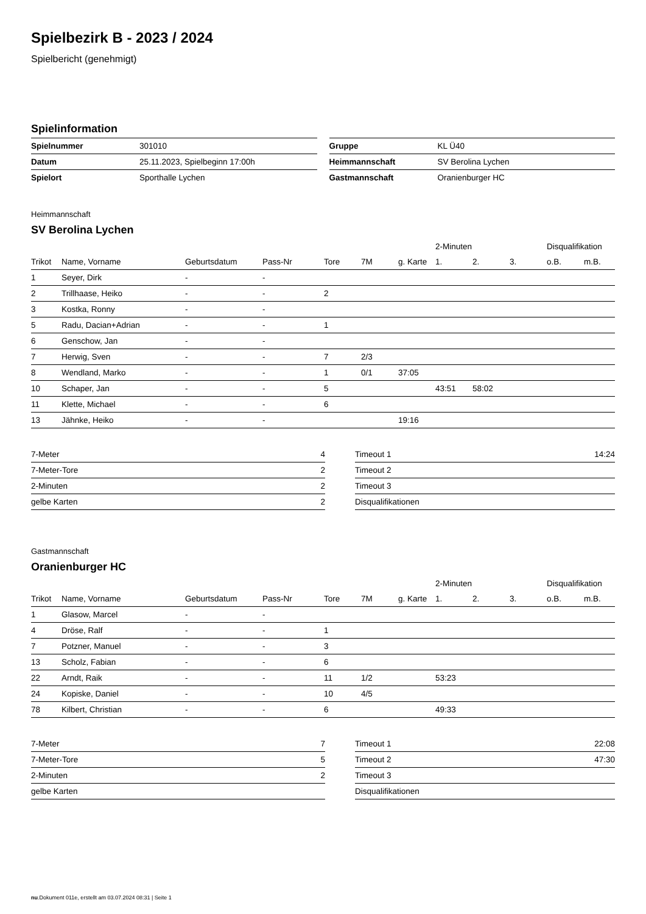Spielbezirk B - 2023 / 2024
Spielbericht (genehmigt)
Spielinformation
| Spielnummer | 301010 |
| Datum | 25.11.2023, Spielbeginn 17:00h |
| Spielort | Sporthalle Lychen |
| Gruppe | KL Ü40 |
| Heimmannschaft | SV Berolina Lychen |
| Gastmannschaft | Oranienburger HC |
Heimmannschaft
SV Berolina Lychen
| | | | | | | | 2-Minuten | | | Disqualifikation | |
| --- | --- | --- | --- | --- | --- | --- | --- | --- | --- | --- | --- |
| Trikot | Name, Vorname | Geburtsdatum | Pass-Nr | Tore | 7M | g. Karte | 1. | 2. | 3. | o.B. | m.B. |
| 1 | Seyer, Dirk | - | - | | | | | | | | |
| 2 | Trillhaase, Heiko | - | - | 2 | | | | | | | |
| 3 | Kostka, Ronny | - | - | | | | | | | | |
| 5 | Radu, Dacian+Adrian | - | - | 1 | | | | | | | |
| 6 | Genschow, Jan | - | - | | | | | | | | |
| 7 | Herwig, Sven | - | - | 7 | 2/3 | | | | | | |
| 8 | Wendland, Marko | - | - | 1 | 0/1 | 37:05 | | | | | |
| 10 | Schaper, Jan | - | - | 5 | | | 43:51 | 58:02 | | | |
| 11 | Klette, Michael | - | - | 6 | | | | | | | |
| 13 | Jähnke, Heiko | - | - | | | 19:16 | | | | | |
| 7-Meter | 4 |
| 7-Meter-Tore | 2 |
| 2-Minuten | 2 |
| gelbe Karten | 2 |
| Timeout 1 | 14:24 |
| Timeout 2 | |
| Timeout 3 | |
| Disqualifikationen | |
Gastmannschaft
Oranienburger HC
| | | | | | | | 2-Minuten | | | Disqualifikation | |
| --- | --- | --- | --- | --- | --- | --- | --- | --- | --- | --- | --- |
| Trikot | Name, Vorname | Geburtsdatum | Pass-Nr | Tore | 7M | g. Karte | 1. | 2. | 3. | o.B. | m.B. |
| 1 | Glasow, Marcel | - | - | | | | | | | | |
| 4 | Dröse, Ralf | - | - | 1 | | | | | | | |
| 7 | Potzner, Manuel | - | - | 3 | | | | | | | |
| 13 | Scholz, Fabian | - | - | 6 | | | | | | | |
| 22 | Arndt, Raik | - | - | 11 | 1/2 | | 53:23 | | | | |
| 24 | Kopiske, Daniel | - | - | 10 | 4/5 | | | | | | |
| 78 | Kilbert, Christian | - | - | 6 | | | 49:33 | | | | |
| 7-Meter | 7 |
| 7-Meter-Tore | 5 |
| 2-Minuten | 2 |
| gelbe Karten | |
| Timeout 1 | 22:08 |
| Timeout 2 | 47:30 |
| Timeout 3 | |
| Disqualifikationen | |
nu.Dokument 011e, erstellt am 03.07.2024 08:31 | Seite 1